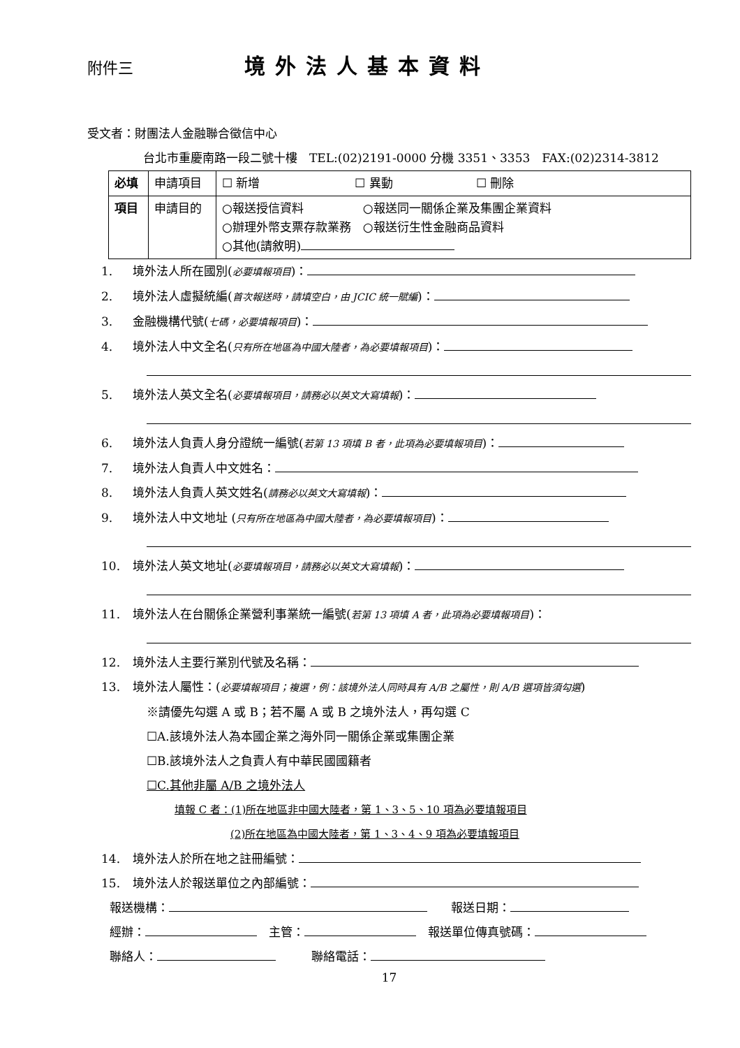附件三 境外法人基本資料
受文者：財團法人金融聯合徵信中心
台北市重慶南路一段二號十樓　TEL:(02)2191-0000 分機 3351、3353　FAX:(02)2314-3812
| 必填 | 申請項目 | ☐ 新增 ☐ 異動 ☐ 刪除 |
| 項目 | 申請目的 | ○報送授信資料 ○報送同一關係企業及集團企業資料 ○辦理外幣支票存款業務 ○報送衍生性金融商品資料 ○其他(請敘明) |
1. 境外法人所在國別(必要填報項目)：
2. 境外法人虛擬統編(首次報送時，請填空白，由 JCIC 統一賦編)：
3. 金融機構代號(七碼，必要填報項目)：
4. 境外法人中文全名(只有所在地區為中國大陸者，為必要填報項目)：
5. 境外法人英文全名(必要填報項目，請務必以英文大寫填報)：
6. 境外法人負責人身分證統一編號(若第 13 項填 B 者，此項為必要填報項目)：
7. 境外法人負責人中文姓名：
8. 境外法人負責人英文姓名(請務必以英文大寫填報)：
9. 境外法人中文地址 (只有所在地區為中國大陸者，為必要填報項目)：
10. 境外法人英文地址(必要填報項目，請務必以英文大寫填報)：
11. 境外法人在台關係企業營利事業統一編號(若第 13 項填 A 者，此項為必要填報項目)：
12. 境外法人主要行業別代號及名稱：
13. 境外法人屬性：(必要填報項目；複選，例：該境外法人同時具有 A/B 之屬性，則 A/B 選項皆須勾選)
※請優先勾選 A 或 B；若不屬 A 或 B 之境外法人，再勾選 C
☐A.該境外法人為本國企業之海外同一關係企業或集團企業
☐B.該境外法人之負責人有中華民國國籍者
☐C.其他非屬 A/B 之境外法人
填報 C 者：(1)所在地區非中國大陸者，第 1、3、5、10 項為必要填報項目
(2)所在地區為中國大陸者，第 1、3、4、9 項為必要填報項目
14. 境外法人於所在地之註冊編號：
15. 境外法人於報送單位之內部編號：
報送機構：　　報送日期：
經辦：　主管：　報送單位傳真號碼：
聯絡人：　　　聯絡電話：
17